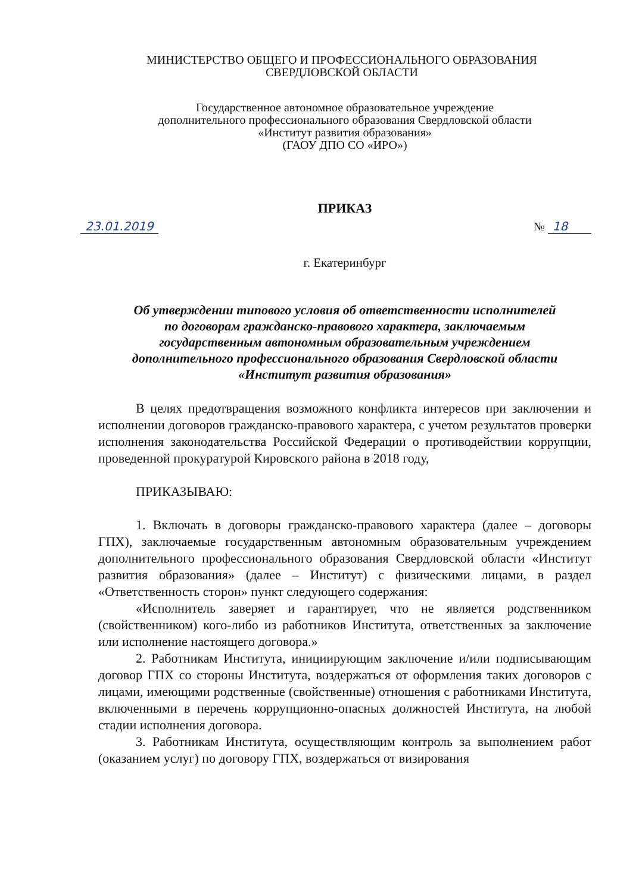МИНИСТЕРСТВО ОБЩЕГО И ПРОФЕССИОНАЛЬНОГО ОБРАЗОВАНИЯ
СВЕРДЛОВСКОЙ ОБЛАСТИ
Государственное автономное образовательное учреждение
дополнительного профессионального образования Свердловской области
«Институт развития образования»
(ГАОУ ДПО СО «ИРО»)
ПРИКАЗ
23.01.2019 № 18
г. Екатеринбург
Об утверждении типового условия об ответственности исполнителей
по договорам гражданско-правового характера, заключаемым
государственным автономным образовательным учреждением
дополнительного профессионального образования Свердловской области
«Институт развития образования»
В целях предотвращения возможного конфликта интересов при заключении и исполнении договоров гражданско-правового характера, с учетом результатов проверки исполнения законодательства Российской Федерации о противодействии коррупции, проведенной прокуратурой Кировского района в 2018 году,
ПРИКАЗЫВАЮ:
1. Включать в договоры гражданско-правового характера (далее – договоры ГПХ), заключаемые государственным автономным образовательным учреждением дополнительного профессионального образования Свердловской области «Институт развития образования» (далее – Институт) с физическими лицами, в раздел «Ответственность сторон» пункт следующего содержания:
«Исполнитель заверяет и гарантирует, что не является родственником (свойственником) кого-либо из работников Института, ответственных за заключение или исполнение настоящего договора.»
2. Работникам Института, инициирующим заключение и/или подписывающим договор ГПХ со стороны Института, воздержаться от оформления таких договоров с лицами, имеющими родственные (свойственные) отношения с работниками Института, включенными в перечень коррупционно-опасных должностей Института, на любой стадии исполнения договора.
3. Работникам Института, осуществляющим контроль за выполнением работ (оказанием услуг) по договору ГПХ, воздержаться от визирования